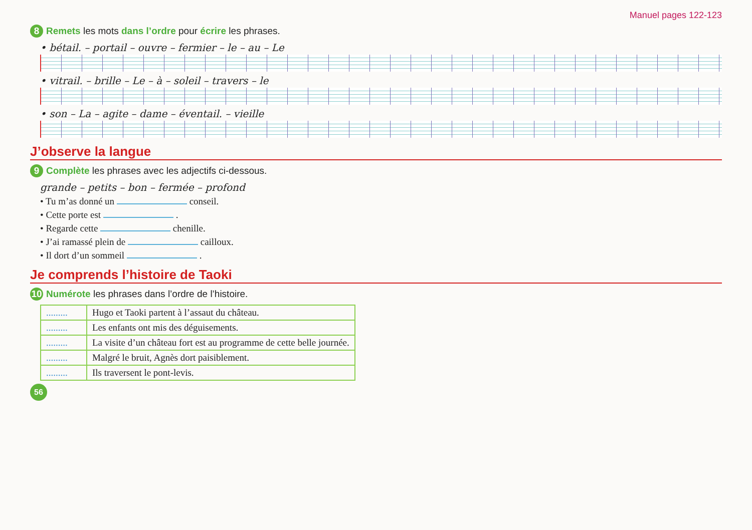Manuel pages 122-123
8 Remets les mots dans l’ordre pour écrire les phrases.
• bétail. – portail – ouvre – fermier – le – au – Le
• vitrail. – brille – Le – à – soleil – travers – le
• son – La – agite – dame – éventail. – vieille
J’observe la langue
9 Complète les phrases avec les adjectifs ci-dessous.
grande – petits – bon – fermée – profond
• Tu m’as donné un conseil.
• Cette porte est .
• Regarde cette chenille.
• J’ai ramassé plein de cailloux.
• Il dort d’un sommeil .
Je comprends l’histoire de Taoki
10 Numérote les phrases dans l’ordre de l’histoire.
| ......... | Hugo et Taoki partent à l’assaut du château. |
| ......... | Les enfants ont mis des déguisements. |
| ......... | La visite d’un château fort est au programme de cette belle journée. |
| ......... | Malgré le bruit, Agnès dort paisiblement. |
| ......... | Ils traversent le pont-levis. |
56